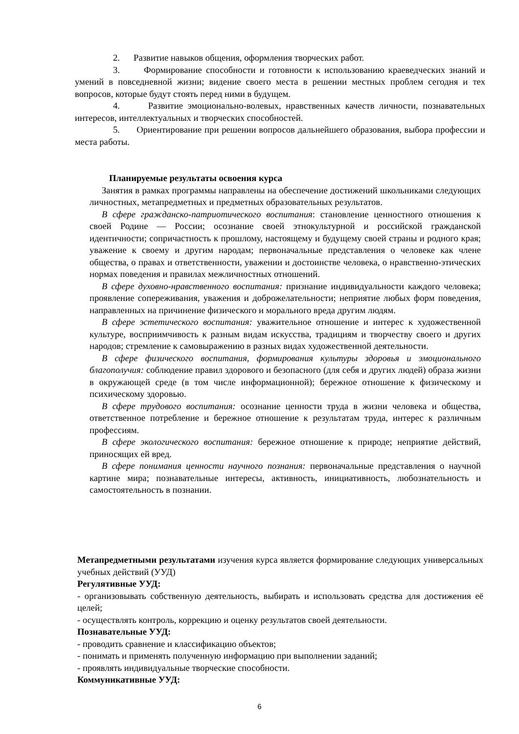2. Развитие навыков общения, оформления творческих работ.
3. Формирование способности и готовности к использованию краеведческих знаний и умений в повседневной жизни; видение своего места в решении местных проблем сегодня и тех вопросов, которые будут стоять перед ними в будущем.
4. Развитие эмоционально-волевых, нравственных качеств личности, познавательных интересов, интеллектуальных и творческих способностей.
5. Ориентирование при решении вопросов дальнейшего образования, выбора профессии и места работы.
Планируемые результаты освоения курса
Занятия в рамках программы направлены на обеспечение достижений школьниками следующих личностных, метапредметных и предметных образовательных результатов.
В сфере гражданско-патриотического воспитания: становление ценностного отношения к своей Родине — России; осознание своей этнокультурной и российской гражданской идентичности; сопричастность к прошлому, настоящему и будущему своей страны и родного края; уважение к своему и другим народам; первоначальные представления о человеке как члене общества, о правах и ответственности, уважении и достоинстве человека, о нравственно-этических нормах поведения и правилах межличностных отношений.
В сфере духовно-нравственного воспитания: признание индивидуальности каждого человека; проявление сопереживания, уважения и доброжелательности; неприятие любых форм поведения, направленных на причинение физического и морального вреда другим людям.
В сфере эстетического воспитания: уважительное отношение и интерес к художественной культуре, восприимчивость к разным видам искусства, традициям и творчеству своего и других народов; стремление к самовыражению в разных видах художественной деятельности.
В сфере физического воспитания, формирования культуры здоровья и эмоционального благополучия: соблюдение правил здорового и безопасного (для себя и других людей) образа жизни в окружающей среде (в том числе информационной); бережное отношение к физическому и психическому здоровью.
В сфере трудового воспитания: осознание ценности труда в жизни человека и общества, ответственное потребление и бережное отношение к результатам труда, интерес к различным профессиям.
В сфере экологического воспитания: бережное отношение к природе; неприятие действий, приносящих ей вред.
В сфере понимания ценности научного познания: первоначальные представления о научной картине мира; познавательные интересы, активность, инициативность, любознательность и самостоятельность в познании.
Метапредметными результатами изучения курса является формирование следующих универсальных учебных действий (УУД)
Регулятивные УУД:
- организовывать собственную деятельность, выбирать и использовать средства для достижения её целей;
- осуществлять контроль, коррекцию и оценку результатов своей деятельности.
Познавательные УУД:
- проводить сравнение и классификацию объектов;
- понимать и применять полученную информацию при выполнении заданий;
- проявлять индивидуальные творческие способности.
Коммуникативные УУД:
6